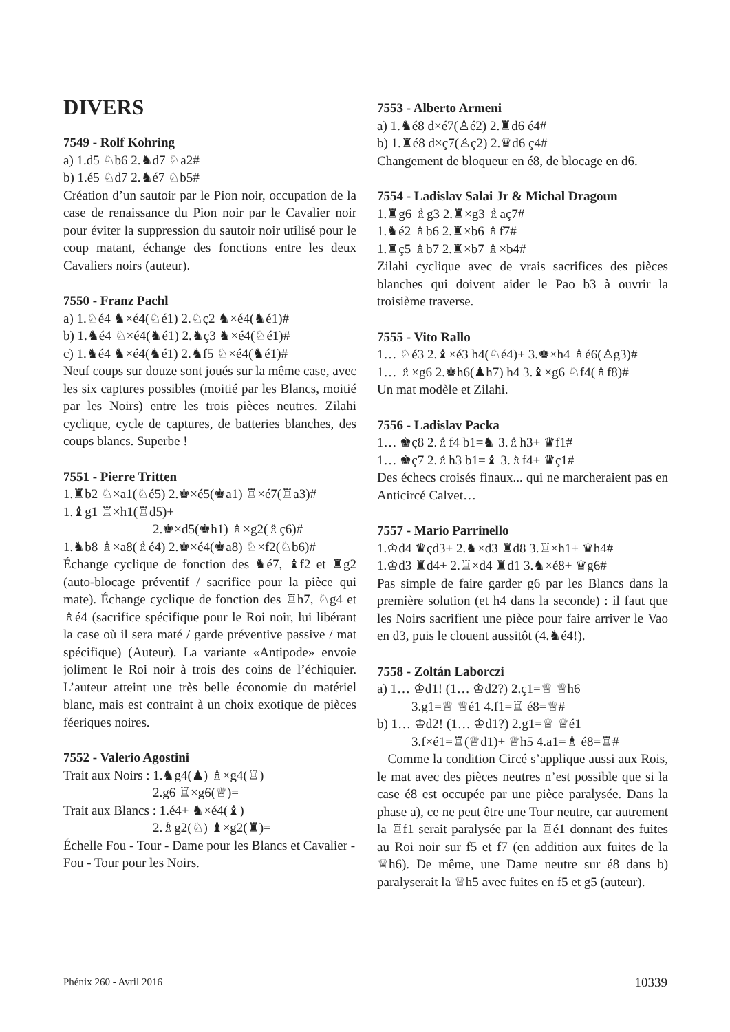DIVERS
7549 - Rolf Kohring
a) 1.d5 ♘b6 2.♞d7 ♘a2#
b) 1.é5 ♘d7 2.♞é7 ♘b5#
Création d’un sautoir par le Pion noir, occupation de la case de renaissance du Pion noir par le Cavalier noir pour éviter la suppression du sautoir noir utilisé pour le coup matant, échange des fonctions entre les deux Cavaliers noirs (auteur).
7550 - Franz Pachl
a) 1.♘é4 ♞×é4(♘é1) 2.♘ç2 ♞×é4(♞é1)#
b) 1.♞é4 ♘×é4(♞é1) 2.♞ç3 ♞×é4(♘é1)#
c) 1.♞é4 ♞×é4(♞é1) 2.♞f5 ♘×é4(♞é1)#
Neuf coups sur douze sont joués sur la même case, avec les six captures possibles (moitié par les Blancs, moitié par les Noirs) entre les trois pièces neutres. Zilahi cyclique, cycle de captures, de batteries blanches, des coups blancs. Superbe !
7551 - Pierre Tritten
1.♜b2 ♘×a1(♘é5) 2.♚×é5(♚a1) ♖×é7(♖a3)#
1.♝g1 ♖×h1(♖d5)+
2.♚×d5(♚h1) ♗×g2(♗ç6)#
1.♞b8 ♗×a8(♗é4) 2.♚×é4(♚a8) ♘×f2(♘b6)#
Échange cyclique de fonction des ♞é7, ♝f2 et ♜g2 (auto-blocage préventif / sacrifice pour la pièce qui mate). Échange cyclique de fonction des ♖h7, ♘g4 et ♗é4 (sacrifice spécifique pour le Roi noir, lui libérant la case où il sera maté / garde préventive passive / mat spécifique) (Auteur). La variante «Antipode» envoie joliment le Roi noir à trois des coins de l’échiquier. L’auteur atteint une très belle économie du matériel blanc, mais est contraint à un choix exotique de pièces féeriques noires.
7552 - Valerio Agostini
Trait aux Noirs : 1.♞g4(♟) ♗×g4(♖)
2.g6 ♖×g6(♕)=
Trait aux Blancs : 1.é4+ ♞×é4(♝)
2.♗g2(♘) ♝×g2(♜)=
Échelle Fou - Tour - Dame pour les Blancs et Cavalier - Fou - Tour pour les Noirs.
7553 - Alberto Armeni
a) 1.♞é8 d×é7(♙é2) 2.♜d6 é4#
b) 1.♜é8 d×ç7(♙ç2) 2.♛d6 ç4#
Changement de bloqueur en é8, de blocage en d6.
7554 - Ladislav Salai Jr & Michal Dragoun
1.♜g6 ♗g3 2.♜×g3 ♗aç7#
1.♞é2 ♗b6 2.♜×b6 ♗f7#
1.♜ç5 ♗b7 2.♜×b7 ♗×b4#
Zilahi cyclique avec de vrais sacrifices des pièces blanches qui doivent aider le Pao b3 à ouvrir la troisième traverse.
7555 - Vito Rallo
1… ♘é3 2.♝×é3 h4(♘é4)+ 3.♚×h4 ♗é6(♙g3)#
1… ♗×g6 2.♚h6(♟h7) h4 3.♝×g6 ♘f4(♗f8)#
Un mat modèle et Zilahi.
7556 - Ladislav Packa
1… ♚ç8 2.♗f4 b1=♞ 3.♗h3+ ♛f1#
1… ♚ç7 2.♗h3 b1=♝ 3.♗f4+ ♛ç1#
Des échecs croisés finaux... qui ne marcheraient pas en Anticircé Calvet…
7557 - Mario Parrinello
1.♔d4 ♛çd3+ 2.♞×d3 ♜d8 3.♖×h1+ ♛h4#
1.♔d3 ♜d4+ 2.♖×d4 ♜d1 3.♞×é8+ ♛g6#
Pas simple de faire garder g6 par les Blancs dans la première solution (et h4 dans la seconde) : il faut que les Noirs sacrifient une pièce pour faire arriver le Vao en d3, puis le clouent aussitôt (4.♞é4!).
7558 - Zoltán Laborczi
a) 1… ♔d1! (1… ♔d2?) 2.ç1=♕ ♕h6
3.g1=♕ ♕é1 4.f1=♖ é8=♕#
b) 1… ♔d2! (1… ♔d1?) 2.g1=♕ ♕é1
3.f×é1=♖(♕d1)+ ♕h5 4.a1=♗ é8=♖#
Comme la condition Circé s’applique aussi aux Rois, le mat avec des pièces neutres n’est possible que si la case é8 est occupée par une pièce paralysée. Dans la phase a), ce ne peut être une Tour neutre, car autrement la ♖f1 serait paralysée par la ♖é1 donnant des fuites au Roi noir sur f5 et f7 (en addition aux fuites de la ♕h6). De même, une Dame neutre sur é8 dans b) paralyserait la ♕h5 avec fuites en f5 et g5 (auteur).
Phénix 260 - Avril 2016 10339